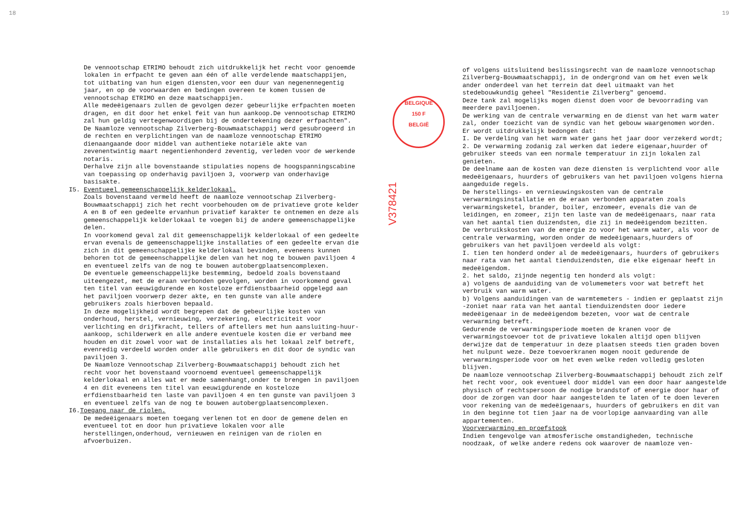18
De vennootschap ETRIMO behoudt zich uitdrukkelijk het recht voor genoemde lokalen in erfpacht te geven aan één of alle verdelende maatschappijen, tot uitbating van hun eigen diensten,voor een duur van negenennegentig jaar, en op de voorwaarden en bedingen overeen te komen tussen de vennootschap ETRIMO en deze maatschappijen.
Alle medeëigenaars zullen de gevolgen dezer gebeurlijke erfpachten moeten dragen, en dit door het enkel feit van hun aankoop.De vennootschap ETRIMO zal hun geldig vertegenwoordigen bij de ondertekening dezer erfpachten".
De Naamloze vennootschap Zilverberg-Bouwmaatschappij werd gesubrogeerd in de rechten en verplichtingen van de naamloze vennootschap ETRIMO dienaangaande door middel van authentieke notariële akte van zevenentwintig maart negentienhonderd zeventig, verleden voor de werkende notaris.
Derhalve zijn alle bovenstaande stipulaties nopens de hoogspanningscabine van toepassing op onderhavig paviljoen 3, voorwerp van onderhavige basisakte.
I5. Eventueel gemeenschappelijk kelderlokaal.
Zoals bovenstaand vermeld heeft de naamloze vennootschap Zilverberg-Bouwmaatschappij zich het recht voorbehouden om de privatieve grote kelder A en B of een gedeelte ervanhun privatief karakter te ontnemen en deze als gemeenschappelijk kelderlokaal te voegen bij de andere gemeenschappelijke delen.
In voorkomend geval zal dit gemeenschappelijk kelderlokaal of een gedeelte ervan evenals de gemeenschappelijke installaties of een gedeelte ervan die zich in dit gemeenschappelijke kelderlokaal bevinden, eveneens kunnen behoren tot de gemeenschappelijke delen van het nog te bouwen paviljoen 4 en eventueel zelfs van de nog te bouwen autobergplaatsencomplexen.
De eventuele gemeenschappelijke bestemming, bedoeld zoals bovenstaand uiteengezet, met de eraan verbonden gevolgen, worden in voorkomend geval ten titel van eeuwigdurende en kosteloze erfdienstbaarheid opgelegd aan het paviljoen voorwerp dezer akte, en ten gunste van alle andere gebruikers zoals hierboven bepaald.
In deze mogelijkheid wordt begrepen dat de gebeurlijke kosten van onderhoud, herstel, vernieuwing, verzekering, electriciteit voor verlichting en drijfkracht, tellers of aftellers met hun aansluiting-huur-aankoop, schilderwerk en alle andere eventuele kosten die er verband mee houden en dit zowel voor wat de installaties als het lokaal zelf betreft, evenredig verdeeld worden onder alle gebruikers en dit door de syndic van paviljoen 3.
De Naamloze Vennootschap Zilverberg-Bouwmaatschappij behoudt zich het recht voor het bovenstaand voornoemd eventueel gemeenschappelijk kelderlokaal en alles wat er mede samenhangt,onder te brengen in paviljoen 4 en dit eveneens ten titel van eeuwigdurende en kosteloze erfdienstbaarheid ten laste van paviljoen 4 en ten gunste van paviljoen 3 en eventueel zelfs van de nog te bouwen autobergplaatsencomplexen.
I6.Toegang naar de riolen.
De medeëigenaars moeten toegang verlenen tot en door de gemene delen en eventueel tot en door hun privatieve lokalen voor alle herstellingen,onderhoud, vernieuwen en reinigen van de riolen en afvoerbuizen.
19
BELGIQUE
150 F
BELGIË
V378421
of volgens uitsluitend beslissingsrecht van de naamloze vennootschap Zilverberg-Bouwmaatschappij, in de ondergrond van om het even welk ander onderdeel van het terrein dat deel uitmaakt van het stedebouwkundig geheel "Residentie Zilverberg" genoemd.
Deze tank zal mogelijks mogen dienst doen voor de bevoorrading van meerdere paviljoenen.
De werking van de centrale verwarming en de dienst van het warm water zal, onder toezicht van de syndic van het gebouw waargenomen worden.
Er wordt uitdrukkelijk bedongen dat:
I. De verdeling van het warm water gans het jaar door verzekerd wordt;
2. De verwarming zodanig zal werken dat iedere eigenaar,huurder of gebruiker steeds van een normale temperatuur in zijn lokalen zal genieten.
De deelname aan de kosten van deze diensten is verplichtend voor alle medeëigenaars, huurders of gebruikers van het paviljoen volgens hierna aangeduide regels.
De herstellings- en vernieuwingskosten van de centrale verwarmingsinstallatie en de eraan verbonden apparaten zoals verwarmingsketel, brander, boiler, enzomeer, evenals die van de leidingen, en zomeer, zijn ten laste van de medeëigenaars, naar rata van het aantal tien duizendsten, die zij in medeëigendom bezitten.
De verbruikskosten van de energie zo voor het warm water, als voor de centrale verwarming, worden onder de medeëigenaars,huurders of gebruikers van het paviljoen verdeeld als volgt:
I. tien ten honderd onder al de medeëigenaars, huurders of gebruikers naar rata van het aantal tienduizendsten, die elke eigenaar heeft in medeëigendom.
2. het saldo, zijnde negentig ten honderd als volgt:
a) volgens de aanduiding van de volumemeters voor wat betreft het verbruik van warm water.
b) Volgens aanduidingen van de warmtemeters - indien er geplaatst zijn -zoniet naar rata van het aantal tienduizendsten door iedere medeëigenaar in de medeëigendom bezeten, voor wat de centrale verwarming betreft.
Gedurende de verwarmingsperiode moeten de kranen voor de verwarmingstoevoer tot de privatieve lokalen altijd open blijven derwijze dat de temperatuur in deze plaatsen steeds tien graden boven het nulpunt weze. Deze toevoerkranen mogen nooit gedurende de verwarmingsperiode voor om het even welke reden volledig gesloten blijven.
De naamloze vennootschap Zilverberg-Bouwmaatschappij behoudt zich zelf het recht voor, ook eventueel door middel van een door haar aangestelde physisch of rechtspersoon de nodige brandstof of energie door haar of door de zorgen van door haar aangestelden te laten of te doen leveren voor rekening van de medeëigenaars, huurders of gebruikers en dit van in den beginne tot tien jaar na de voorlopige aanvaarding van alle appartementen.
Voorverwarming en proefstook
Indien tengevolge van atmosferische omstandigheden, technische noodzaak, of welke andere redens ook waarover de naamloze ven-